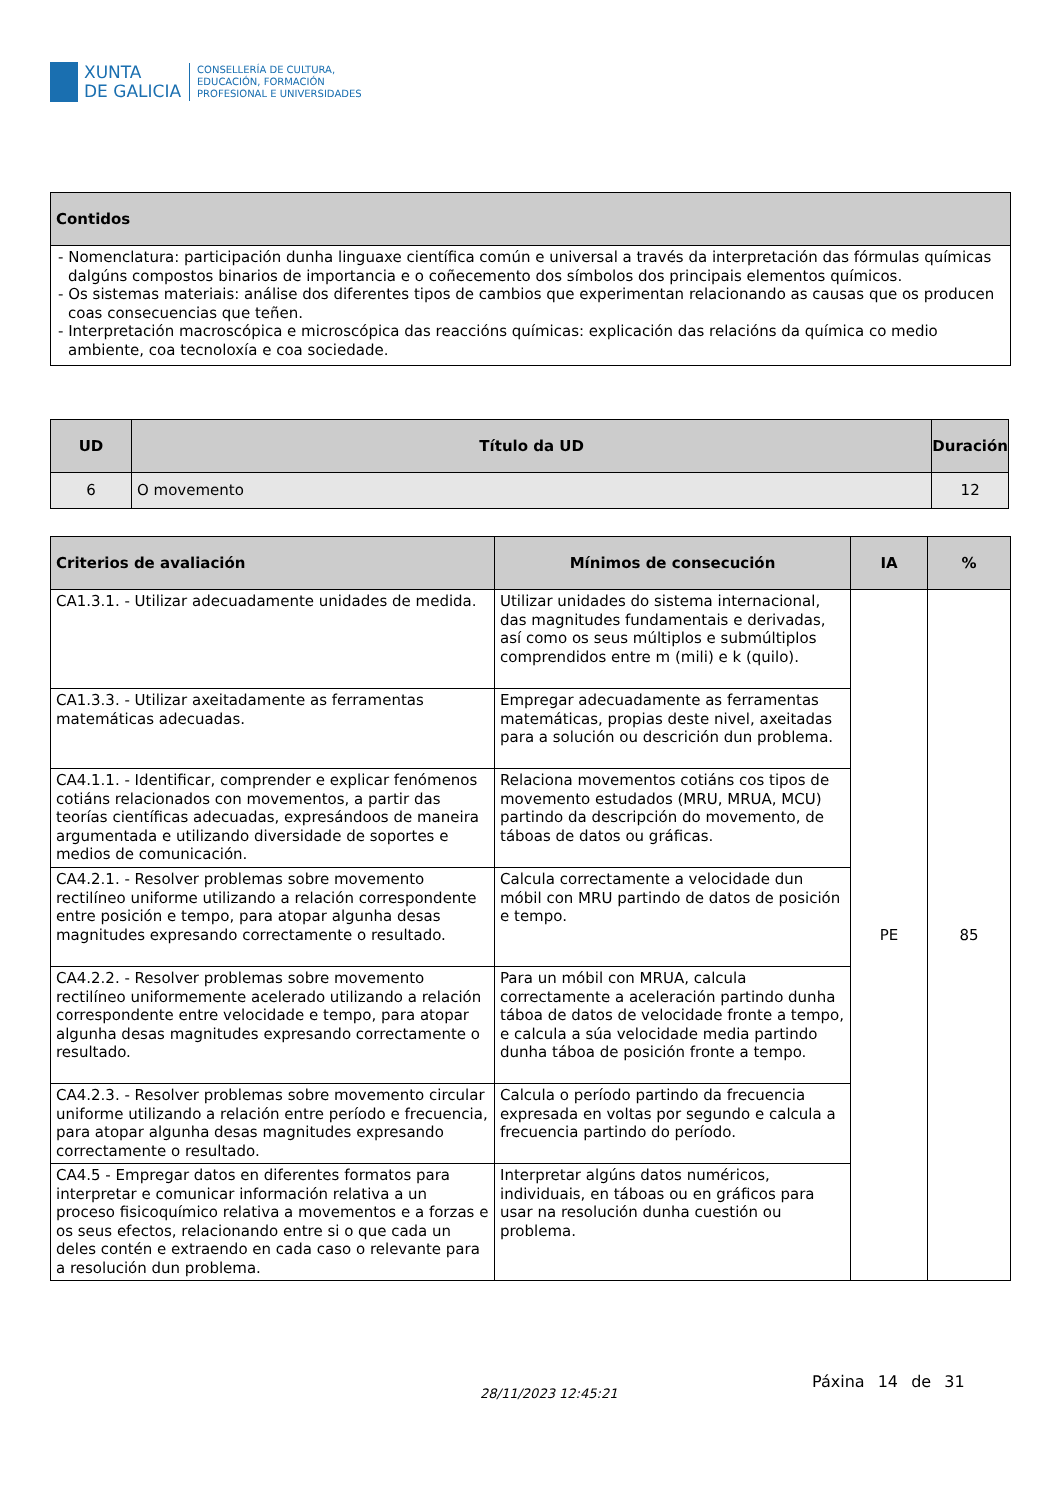XUNTA
DE GALICIA
CONSELLERÍA DE CULTURA,
EDUCACIÓN, FORMACIÓN
PROFESIONAL E UNIVERSIDADES
| Contidos |
| --- |
| - Nomenclatura: participación dunha linguaxe científica común e universal a través da interpretación das fórmulas químicas dalgúns compostos binarios de importancia e o coñecemento dos símbolos dos principais elementos químicos. - Os sistemas materiais: análise dos diferentes tipos de cambios que experimentan relacionando as causas que os producen coas consecuencias que teñen. - Interpretación macroscópica e microscópica das reaccións químicas: explicación das relacións da química co medio ambiente, coa tecnoloxía e coa sociedade. |
| UD | Título da UD | Duración |
| --- | --- | --- |
| 6 | O movemento | 12 |
| Criterios de avaliación | Mínimos de consecución | IA | % |
| --- | --- | --- | --- |
| CA1.3.1. - Utilizar adecuadamente unidades de medida. | Utilizar unidades do sistema internacional, das magnitudes fundamentais e derivadas, así como os seus múltiplos e submúltiplos comprendidos entre m (mili) e k (quilo). | PE | 85 |
| CA1.3.3. - Utilizar axeitadamente as ferramentas matemáticas adecuadas. | Empregar adecuadamente as ferramentas matemáticas, propias deste nivel, axeitadas para a solución ou descrición dun problema. | | |
| CA4.1.1. - Identificar, comprender e explicar fenómenos cotiáns relacionados con movementos, a partir das teorías científicas adecuadas, expresándoos de maneira argumentada e utilizando diversidade de soportes e medios de comunicación. | Relaciona movementos cotiáns cos tipos de movemento estudados (MRU, MRUA, MCU) partindo da descripción do movemento, de táboas de datos ou gráficas. | | |
| CA4.2.1. - Resolver problemas sobre movemento rectilíneo uniforme utilizando a relación correspondente entre posición e tempo, para atopar algunha desas magnitudes expresando correctamente o resultado. | Calcula correctamente a velocidade dun móbil con MRU partindo de datos de posición e tempo. | | |
| CA4.2.2. - Resolver problemas sobre movemento rectilíneo uniformemente acelerado utilizando a relación correspondente entre velocidade e tempo, para atopar algunha desas magnitudes expresando correctamente o resultado. | Para un móbil con MRUA, calcula correctamente a aceleración partindo dunha táboa de datos de velocidade fronte a tempo, e calcula a súa velocidade media partindo dunha táboa de posición fronte a tempo. | | |
| CA4.2.3. - Resolver problemas sobre movemento circular uniforme utilizando a relación entre período e frecuencia, para atopar algunha desas magnitudes expresando correctamente o resultado. | Calcula o período partindo da frecuencia expresada en voltas por segundo e calcula a frecuencia partindo do período. | | |
| CA4.5 - Empregar datos en diferentes formatos para interpretar e comunicar información relativa a un proceso fisicoquímico relativa a movementos e a forzas e os seus efectos, relacionando entre si o que cada un deles contén e extraendo en cada caso o relevante para a resolución dun problema. | Interpretar algúns datos numéricos, individuais, en táboas ou en gráficos para usar na resolución dunha cuestión ou problema. | | |
28/11/2023 12:45:21
Páxina 14 de 31